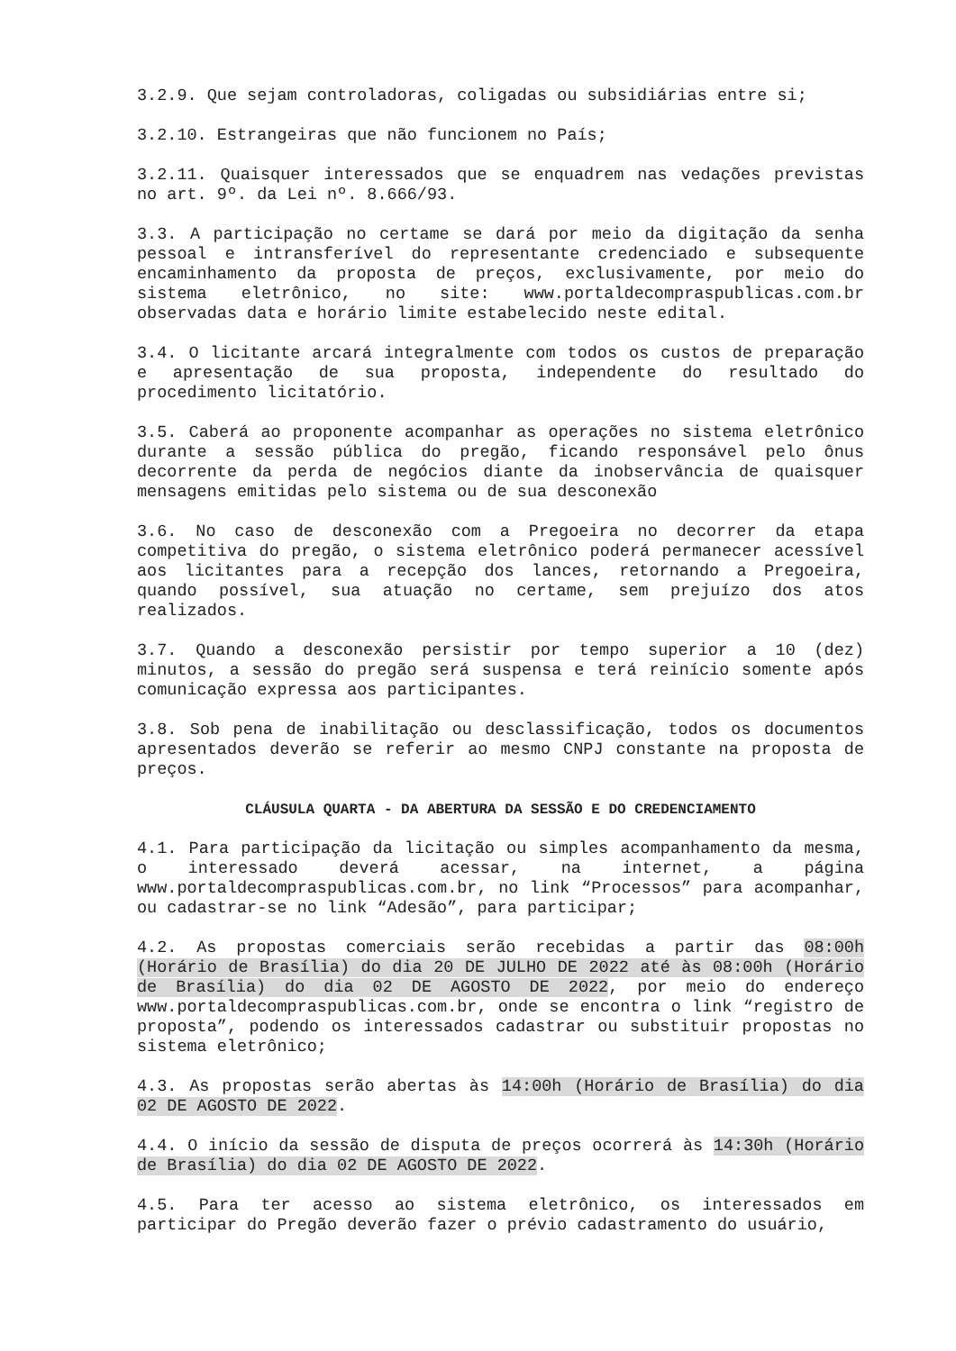3.2.9. Que sejam controladoras, coligadas ou subsidiárias entre si;
3.2.10. Estrangeiras que não funcionem no País;
3.2.11. Quaisquer interessados que se enquadrem nas vedações previstas no art. 9º. da Lei nº. 8.666/93.
3.3. A participação no certame se dará por meio da digitação da senha pessoal e intransferível do representante credenciado e subsequente encaminhamento da proposta de preços, exclusivamente, por meio do sistema eletrônico, no site: www.portaldecompraspublicas.com.br observadas data e horário limite estabelecido neste edital.
3.4. O licitante arcará integralmente com todos os custos de preparação e apresentação de sua proposta, independente do resultado do procedimento licitatório.
3.5. Caberá ao proponente acompanhar as operações no sistema eletrônico durante a sessão pública do pregão, ficando responsável pelo ônus decorrente da perda de negócios diante da inobservância de quaisquer mensagens emitidas pelo sistema ou de sua desconexão
3.6. No caso de desconexão com a Pregoeira no decorrer da etapa competitiva do pregão, o sistema eletrônico poderá permanecer acessível aos licitantes para a recepção dos lances, retornando a Pregoeira, quando possível, sua atuação no certame, sem prejuízo dos atos realizados.
3.7. Quando a desconexão persistir por tempo superior a 10 (dez) minutos, a sessão do pregão será suspensa e terá reinício somente após comunicação expressa aos participantes.
3.8. Sob pena de inabilitação ou desclassificação, todos os documentos apresentados deverão se referir ao mesmo CNPJ constante na proposta de preços.
CLÁUSULA QUARTA - DA ABERTURA DA SESSÃO E DO CREDENCIAMENTO
4.1. Para participação da licitação ou simples acompanhamento da mesma, o interessado deverá acessar, na internet, a página www.portaldecompraspublicas.com.br, no link “Processos” para acompanhar, ou cadastrar-se no link “Adesão”, para participar;
4.2. As propostas comerciais serão recebidas a partir das 08:00h (Horário de Brasília) do dia 20 DE JULHO DE 2022 até às 08:00h (Horário de Brasília) do dia 02 DE AGOSTO DE 2022, por meio do endereço www.portaldecompraspublicas.com.br, onde se encontra o link “registro de proposta”, podendo os interessados cadastrar ou substituir propostas no sistema eletrônico;
4.3. As propostas serão abertas às 14:00h (Horário de Brasília) do dia 02 DE AGOSTO DE 2022.
4.4. O início da sessão de disputa de preços ocorrerá às 14:30h (Horário de Brasília) do dia 02 DE AGOSTO DE 2022.
4.5. Para ter acesso ao sistema eletrônico, os interessados em participar do Pregão deverão fazer o prévio cadastramento do usuário,